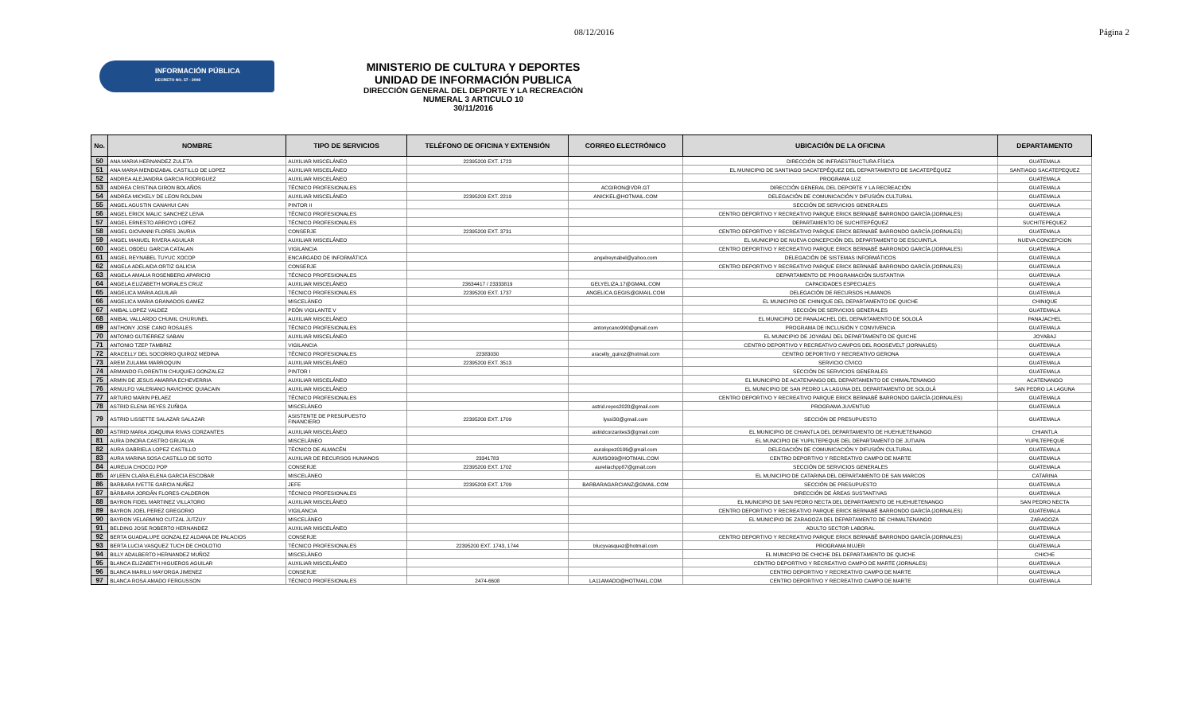08/12/2016 Página 2
INFORMACIÓN PÚBLICA
DECRETO NO. 57 - 2008
MINISTERIO DE CULTURA Y DEPORTES
UNIDAD DE INFORMACIÓN PUBLICA
DIRECCIÓN GENERAL DEL DEPORTE Y LA RECREACIÓN
NUMERAL 3 ARTICULO 10
30/11/2016
| No. | NOMBRE | TIPO DE SERVICIOS | TELÉFONO DE OFICINA Y EXTENSIÓN | CORREO ELECTRÓNICO | UBICACIÓN DE LA OFICINA | DEPARTAMENTO |
| --- | --- | --- | --- | --- | --- | --- |
| 50 | ANA MARIA HERNANDEZ ZULETA | AUXILIAR MISCELÁNEO | 22395200 EXT. 1723 | | DIRECCIÓN DE INFRAESTRUCTURA FÍSICA | GUATEMALA |
| 51 | ANA MARIA MENDIZABAL CASTILLO DE LOPEZ | AUXILIAR MISCELÁNEO | | | EL MUNICIPIO DE SANTIAGO SACATEPÉQUEZ DEL DEPARTAMENTO DE SACATEPÉQUEZ | SANTIAGO SACATEPEQUEZ |
| 52 | ANDREA ALEJANDRA GARCIA RODRIGUEZ | AUXILIAR MISCELÁNEO | | | PROGRAMA LUZ | GUATEMALA |
| 53 | ANDREA CRISTINA GIRON BOLAÑOS | TÉCNICO PROFESIONALES | | ACGIRON@VDR.GT | DIRECCIÓN GENERAL DEL DEPORTE Y LA RECREACIÓN | GUATEMALA |
| 54 | ANDREA MICKELY DE LEON ROLDAN | AUXILIAR MISCELÁNEO | 22395200 EXT. 2219 | ANICKEL@HOTMAIL.COM | DELEGACIÓN DE COMUNICACIÓN Y DIFUSIÓN CULTURAL | GUATEMALA |
| 55 | ANGEL AGUSTIN CANAHUI CAN | PINTOR II | | | SECCIÓN DE SERVICIOS GENERALES | GUATEMALA |
| 56 | ANGEL ERICK MALIC SANCHEZ LEIVA | TÉCNICO PROFESIONALES | | | CENTRO DEPORTIVO Y RECREATIVO PARQUE ERICK BERNABÉ BARRONDO GARCÍA (JORNALES) | GUATEMALA |
| 57 | ANGEL ERNESTO ARROYO LOPEZ | TÉCNICO PROFESIONALES | | | DEPARTAMENTO DE SUCHITEPÉQUEZ | SUCHITEPEQUEZ |
| 58 | ANGEL GIOVANNI FLORES JAURIA | CONSERJE | 22395200 EXT. 3731 | | CENTRO DEPORTIVO Y RECREATIVO PARQUE ERICK BERNABÉ BARRONDO GARCÍA (JORNALES) | GUATEMALA |
| 59 | ANGEL MANUEL RIVERA AGUILAR | AUXILIAR MISCELÁNEO | | | EL MUNICIPIO DE NUEVA CONCEPCIÓN DEL DEPARTAMENTO DE ESCUINTLA | NUEVA CONCEPCION |
| 60 | ANGEL OBDELI GARCIA CATALAN | VIGILANCIA | | | CENTRO DEPORTIVO Y RECREATIVO PARQUE ERICK BERNABÉ BARRONDO GARCÍA (JORNALES) | GUATEMALA |
| 61 | ANGEL REYNABEL TUYUC XOCOP | ENCARGADO DE INFORMÁTICA | | angelreynabel@yahoo.com | DELEGACIÓN DE SISTEMAS INFORMÁTICOS | GUATEMALA |
| 62 | ANGELA ADELAIDA ORTIZ GALICIA | CONSERJE | | | CENTRO DEPORTIVO Y RECREATIVO PARQUE ERICK BERNABÉ BARRONDO GARCÍA (JORNALES) | GUATEMALA |
| 63 | ANGELA AMALIA ROSENBERG APARICIO | TÉCNICO PROFESIONALES | | | DEPARTAMENTO DE PROGRAMACIÓN SUSTANTIVA | GUATEMALA |
| 64 | ANGELA ELIZABETH MORALES CRUZ | AUXILIAR MISCELÁNEO | 23634417 / 23333819 | GELYELIZA.17@GMAIL.COM | CAPACIDADES ESPECIALES | GUATEMALA |
| 65 | ANGELICA MARIA AGUILAR | TÉCNICO PROFESIONALES | 22395200 EXT. 1737 | ANGELICA.GEGIS@GMAIL.COM | DELEGACIÓN DE RECURSOS HUMANOS | GUATEMALA |
| 66 | ANGELICA MARIA GRANADOS GAMEZ | MISCELÁNEO | | | EL MUNICIPIO DE CHINIQUE DEL DEPARTAMENTO DE QUICHE | CHINIQUE |
| 67 | ANIBAL LOPEZ VALDEZ | PEÓN VIGILANTE V | | | SECCIÓN DE SERVICIOS GENERALES | GUATEMALA |
| 68 | ANIBAL VALLARDO CHUMIL CHURUNEL | AUXILIAR MISCELÁNEO | | | EL MUNICIPIO DE PANAJACHEL DEL DEPARTAMENTO DE SOLOLÁ | PANAJACHEL |
| 69 | ANTHONY JOSE CANO ROSALES | TÉCNICO PROFESIONALES | | antonycano990@gmail.com | PROGRAMA DE INCLUSIÓN Y CONVIVENCIA | GUATEMALA |
| 70 | ANTONIO GUTIERREZ SABAN | AUXILIAR MISCELÁNEO | | | EL MUNICIPIO DE JOYABAJ DEL DEPARTAMENTO DE QUICHE | JOYABAJ |
| 71 | ANTONIO TZEP TAMBRIZ | VIGILANCIA | | | CENTRO DEPORTIVO Y RECREATIVO CAMPOS DEL ROOSEVELT (JORNALES) | GUATEMALA |
| 72 | ARACELLY DEL SOCORRO QUIROZ MEDINA | TÉCNICO PROFESIONALES | 22383030 | aracelly_quiroz@hotmail.com | CENTRO DEPORTIVO Y RECREATIVO GERONA | GUATEMALA |
| 73 | AREM ZULAMA MARROQUIN | AUXILIAR MISCELÁNEO | 22395200 EXT. 3513 | | SERVICIO CÍVICO | GUATEMALA |
| 74 | ARMANDO FLORENTIN CHUQUIEJ GONZALEZ | PINTOR I | | | SECCIÓN DE SERVICIOS GENERALES | GUATEMALA |
| 75 | ARMIN DE JESUS AMARRA ECHEVERRIA | AUXILIAR MISCELÁNEO | | | EL MUNICIPIO DE ACATENANGO DEL DEPARTAMENTO DE CHIMALTENANGO | ACATENANGO |
| 76 | ARNULFO VALERIANO NAVICHOC QUIACAIN | AUXILIAR MISCELÁNEO | | | EL MUNICIPIO DE SAN PEDRO LA LAGUNA DEL DEPARTAMENTO DE SOLOLÁ | SAN PEDRO LA LAGUNA |
| 77 | ARTURO MARIN PELAEZ | TÉCNICO PROFESIONALES | | | CENTRO DEPORTIVO Y RECREATIVO PARQUE ERICK BERNABÉ BARRONDO GARCÍA (JORNALES) | GUATEMALA |
| 78 | ASTRID ELENA REYES ZUÑIGA | MISCELÁNEO | | astrid.reyes2020@gmail.com | PROGRAMA JUVENTUD | GUATEMALA |
| 79 | ASTRID LISSETTE SALAZAR SALAZAR | ASISTENTE DE PRESUPUESTO FINANCIERO | 22395200 EXT. 1709 | lyssi30@gmail.com | SECCIÓN DE PRESUPUESTO | GUATEMALA |
| 80 | ASTRID MARIA JOAQUINA RIVAS CORZANTES | AUXILIAR MISCELÁNEO | | astridcorzantes3@gmail.com | EL MUNICIPIO DE CHIANTLA DEL DEPARTAMENTO DE HUEHUETENANGO | CHIANTLA |
| 81 | AURA DINORA CASTRO GRIJALVA | MISCELÁNEO | | | EL MUNICIPIO DE YUPILTEPEQUE DEL DEPARTAMENTO DE JUTIAPA | YUPILTEPEQUE |
| 82 | AURA GABRIELA LOPEZ CASTILLO | TÉCNICO DE ALMACÉN | | auralopez0106@gmail.com | DELEGACIÓN DE COMUNICACIÓN Y DIFUSIÓN CULTURAL | GUATEMALA |
| 83 | AURA MARINA SOSA CASTILLO DE SOTO | AUXILIAR DE RECURSOS HUMANOS | 23341783 | AUMSO99@HOTMAIL.COM | CENTRO DEPORTIVO Y RECREATIVO CAMPO DE MARTE | GUATEMALA |
| 84 | AURELIA CHOCOJ POP | CONSERJE | 22395200 EXT. 1702 | aureliachpp87@gmail.com | SECCIÓN DE SERVICIOS GENERALES | GUATEMALA |
| 85 | AYLEEN CLARA ELENA GARCIA ESCOBAR | MISCELÁNEO | | | EL MUNICIPIO DE CATARINA DEL DEPARTAMENTO DE SAN MARCOS | CATARINA |
| 86 | BARBARA IVETTE GARCIA NUÑEZ | JEFE | 22395200 EXT. 1709 | BARBARAGARCIANZ@GMAIL.COM | SECCIÓN DE PRESUPUESTO | GUATEMALA |
| 87 | BÁRBARA JORDÁN FLORES-CALDERON | TÉCNICO PROFESIONALES | | | DIRECCIÓN DE ÁREAS SUSTANTIVAS | GUATEMALA |
| 88 | BAYRON FIDEL MARTINEZ VILLATORO | AUXILIAR MISCELÁNEO | | | EL MUNICIPIO DE SAN PEDRO NECTA DEL DEPARTAMENTO DE HUEHUETENANGO | SAN PEDRO NECTA |
| 89 | BAYRON JOEL PEREZ GREGORIO | VIGILANCIA | | | CENTRO DEPORTIVO Y RECREATIVO PARQUE ERICK BERNABÉ BARRONDO GARCÍA (JORNALES) | GUATEMALA |
| 90 | BAYRON VELARMINO CUTZAL JUTZUY | MISCELÁNEO | | | EL MUNICIPIO DE ZARAGOZA DEL DEPARTAMENTO DE CHIMALTENANGO | ZARAGOZA |
| 91 | BELDING JOSE ROBERTO HERNANDEZ | AUXILIAR MISCELÁNEO | | | ADULTO SECTOR LABORAL | GUATEMALA |
| 92 | BERTA GUADALUPE GONZALEZ ALDANA DE PALACIOS | CONSERJE | | | CENTRO DEPORTIVO Y RECREATIVO PARQUE ERICK BERNABÉ BARRONDO GARCÍA (JORNALES) | GUATEMALA |
| 93 | BERTA LUCIA VASQUEZ TUCH DE CHOLOTIO | TÉCNICO PROFESIONALES | 22395200 EXT. 1743, 1744 | blucyvasquez@hotmail.com | PROGRAMA MUJER | GUATEMALA |
| 94 | BILLY ADALBERTO HERNANDEZ MUÑOZ | MISCELÁNEO | | | EL MUNICIPIO DE CHICHE DEL DEPARTAMENTO DE QUICHE | CHICHE |
| 95 | BLANCA ELIZABETH HIGUEROS AGUILAR | AUXILIAR MISCELÁNEO | | | CENTRO DEPORTIVO Y RECREATIVO CAMPO DE MARTE (JORNALES) | GUATEMALA |
| 96 | BLANCA MARILU MAYORGA JIMENEZ | CONSERJE | | | CENTRO DEPORTIVO Y RECREATIVO CAMPO DE MARTE | GUATEMALA |
| 97 | BLANCA ROSA AMADO FERGUSSON | TÉCNICO PROFESIONALES | 2474-6608 | LA11AMADO@HOTMAIL.COM | CENTRO DEPORTIVO Y RECREATIVO CAMPO DE MARTE | GUATEMALA |